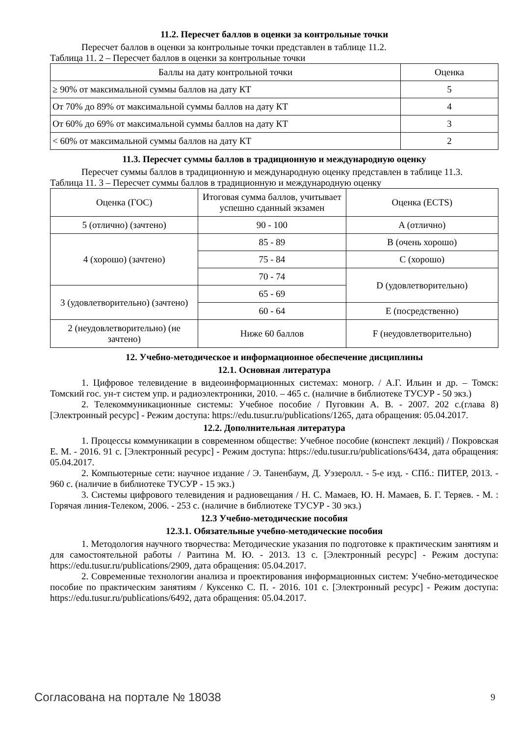11.2. Пересчет баллов в оценки за контрольные точки
Пересчет баллов в оценки за контрольные точки представлен в таблице 11.2.
Таблица 11. 2 – Пересчет баллов в оценки за контрольные точки
| Баллы на дату контрольной точки | Оценка |
| --- | --- |
| ≥ 90% от максимальной суммы баллов на дату КТ | 5 |
| От 70% до 89% от максимальной суммы баллов на дату КТ | 4 |
| От 60% до 69% от максимальной суммы баллов на дату КТ | 3 |
| < 60% от максимальной суммы баллов на дату КТ | 2 |
11.3. Пересчет суммы баллов в традиционную и международную оценку
Пересчет суммы баллов в традиционную и международную оценку представлен в таблице 11.3.
Таблица 11. 3 – Пересчет суммы баллов в традиционную и международную оценку
| Оценка (ГОС) | Итоговая сумма баллов, учитывает успешно сданный экзамен | Оценка (ECTS) |
| --- | --- | --- |
| 5 (отлично) (зачтено) | 90 - 100 | A (отлично) |
| 4 (хорошо) (зачтено) | 85 - 89 | B (очень хорошо) |
| | 75 - 84 | C (хорошо) |
| | 70 - 74 | D (удовлетворительно) |
| 3 (удовлетворительно) (зачтено) | 65 - 69 | |
| | 60 - 64 | E (посредственно) |
| 2 (неудовлетворительно) (не зачтено) | Ниже 60 баллов | F (неудовлетворительно) |
12. Учебно-методическое и информационное обеспечение дисциплины
12.1. Основная литература
1. Цифровое телевидение в видеоинформационных системах: моногр. / А.Г. Ильин и др. – Томск: Томский гос. ун-т систем упр. и радиоэлектроники, 2010. – 465 с. (наличие в библиотеке ТУСУР - 50 экз.)
2. Телекоммуникационные системы: Учебное пособие / Пуговкин А. В. - 2007. 202 с.(глава 8) [Электронный ресурс] - Режим доступа: https://edu.tusur.ru/publications/1265, дата обращения: 05.04.2017.
12.2. Дополнительная литература
1. Процессы коммуникации в современном обществе: Учебное пособие (конспект лекций) / Покровская Е. М. - 2016. 91 с. [Электронный ресурс] - Режим доступа: https://edu.tusur.ru/publications/6434, дата обращения: 05.04.2017.
2. Компьютерные сети: научное издание / Э. Таненбаум, Д. Уэзеролл. - 5-е изд. - СПб.: ПИТЕР, 2013. - 960 с. (наличие в библиотеке ТУСУР - 15 экз.)
3. Системы цифрового телевидения и радиовещания / Н. С. Мамаев, Ю. Н. Мамаев, Б. Г. Теряев. - М. : Горячая линия-Телеком, 2006. - 253 с. (наличие в библиотеке ТУСУР - 30 экз.)
12.3 Учебно-методические пособия
12.3.1. Обязательные учебно-методические пособия
1. Методология научного творчества: Методические указания по подготовке к практическим занятиям и для самостоятельной работы / Раитина М. Ю. - 2013. 13 с. [Электронный ресурс] - Режим доступа: https://edu.tusur.ru/publications/2909, дата обращения: 05.04.2017.
2. Современные технологии анализа и проектирования информационных систем: Учебно-методическое пособие по практическим занятиям / Куксенко С. П. - 2016. 101 с. [Электронный ресурс] - Режим доступа: https://edu.tusur.ru/publications/6492, дата обращения: 05.04.2017.
Согласована на портале № 18038 9